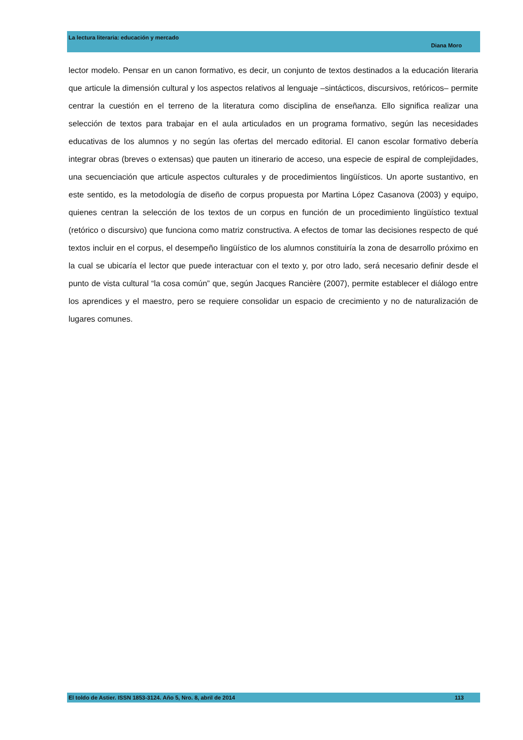La lectura literaria: educación y mercado
Diana Moro
lector modelo. Pensar en un canon formativo, es decir, un conjunto de textos destinados a la educación literaria que articule la dimensión cultural y los aspectos relativos al lenguaje –sintácticos, discursivos, retóricos– permite centrar la cuestión en el terreno de la literatura como disciplina de enseñanza. Ello significa realizar una selección de textos para trabajar en el aula articulados en un programa formativo, según las necesidades educativas de los alumnos y no según las ofertas del mercado editorial. El canon escolar formativo debería integrar obras (breves o extensas) que pauten un itinerario de acceso, una especie de espiral de complejidades, una secuenciación que articule aspectos culturales y de procedimientos lingüísticos. Un aporte sustantivo, en este sentido, es la metodología de diseño de corpus propuesta por Martina López Casanova (2003) y equipo, quienes centran la selección de los textos de un corpus en función de un procedimiento lingüístico textual (retórico o discursivo) que funciona como matriz constructiva. A efectos de tomar las decisiones respecto de qué textos incluir en el corpus, el desempeño lingüístico de los alumnos constituiría la zona de desarrollo próximo en la cual se ubicaría el lector que puede interactuar con el texto y, por otro lado, será necesario definir desde el punto de vista cultural “la cosa común” que, según Jacques Rancière (2007), permite establecer el diálogo entre los aprendices y el maestro, pero se requiere consolidar un espacio de crecimiento y no de naturalización de lugares comunes.
El toldo de Astier. ISSN 1853-3124. Año 5, Nro. 8, abril de 2014 113